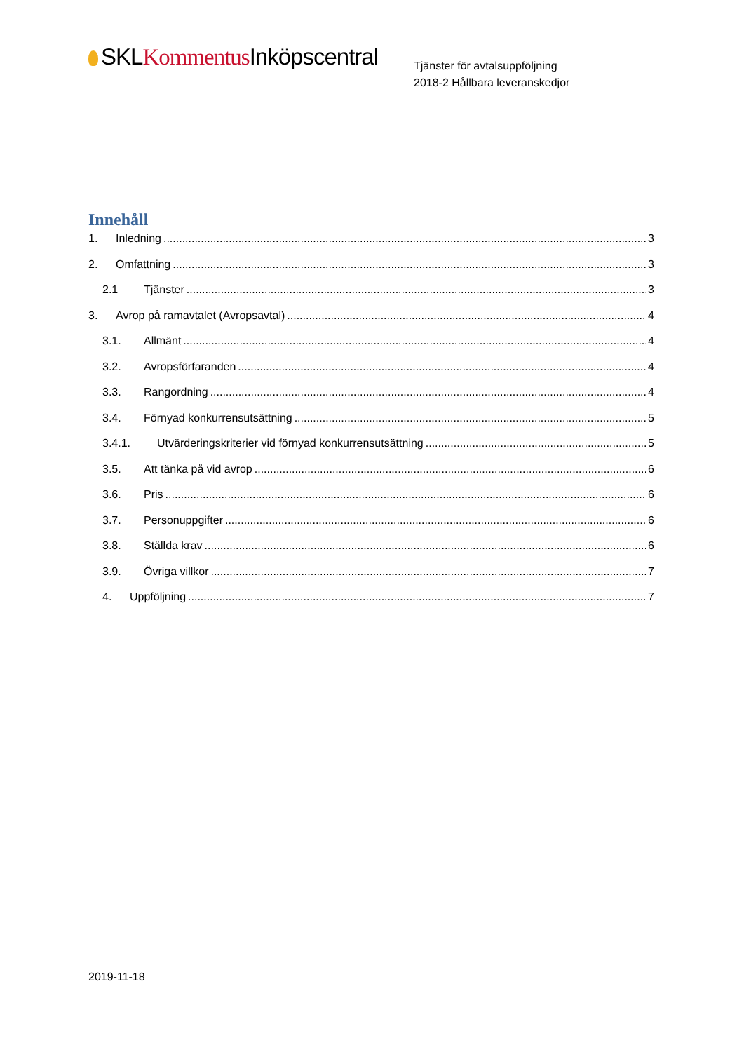SKLKommentus Inköpscentral
Tjänster för avtalsuppföljning
2018-2 Hållbara leveranskedjor
Innehåll
1. Inledning 3
2. Omfattning 3
2.1 Tjänster 3
3. Avrop på ramavtalet (Avropsavtal) 4
3.1. Allmänt 4
3.2. Avropsförfaranden 4
3.3. Rangordning 4
3.4. Förnyad konkurrensutsättning 5
3.4.1. Utvärderingskriterier vid förnyad konkurrensutsättning 5
3.5. Att tänka på vid avrop 6
3.6. Pris 6
3.7. Personuppgifter 6
3.8. Ställda krav 6
3.9. Övriga villkor 7
4. Uppföljning 7
2019-11-18